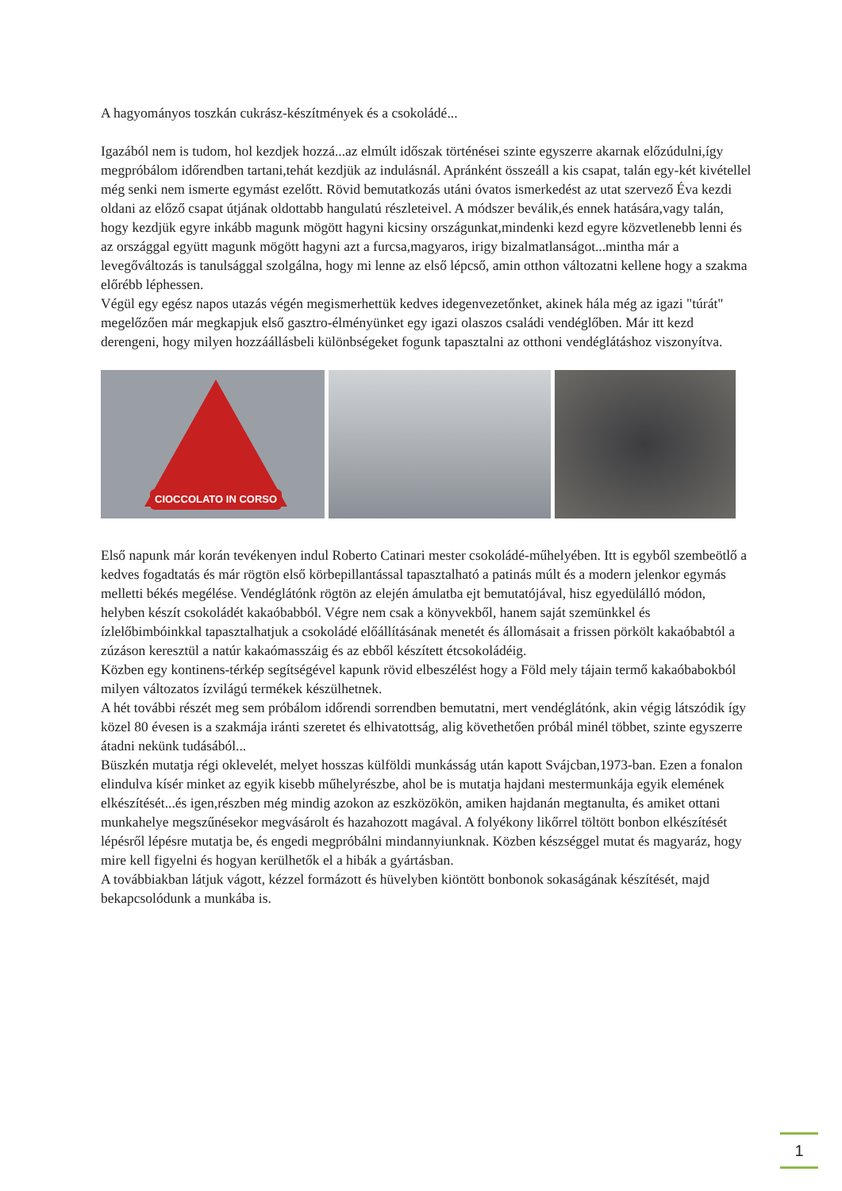A hagyományos toszkán cukrász-készítmények és a csokoládé...
Igazából nem is tudom, hol kezdjek hozzá...az elmúlt időszak történései szinte egyszerre akarnak előzúdulni,így megpróbálom időrendben tartani,tehát kezdjük az indulásnál. Apránként összeáll a kis csapat, talán egy-két kivétellel még senki nem ismerte egymást ezelőtt. Rövid bemutatkozás utáni óvatos ismerkedést az utat szervező Éva kezdi oldani az előző csapat útjának oldottabb hangulatú részleteivel. A módszer beválik,és ennek hatására,vagy talán, hogy kezdjük egyre inkább magunk mögött hagyni kicsiny országunkat,mindenki kezd egyre közvetlenebb lenni és az országgal együtt magunk mögött hagyni azt a furcsa,magyaros, irigy bizalmatlanságot...mintha már a levegőváltozás is tanulsággal szolgálna, hogy mi lenne az első lépcső, amin otthon változatni kellene hogy a szakma előrébb léphessen.
Végül egy egész napos utazás végén megismerhettük kedves idegenvezetőnket, akinek hála még az igazi "túrát" megelőzően már megkapjuk első gasztro-élményünket egy igazi olaszos családi vendéglőben. Már itt kezd derengeni, hogy milyen hozzáállásbeli különbségeket fogunk tapasztalni az otthoni vendéglátáshoz viszonyítva.
CIOCCOLATO IN CORSO
Első napunk már korán tevékenyen indul Roberto Catinari mester csokoládé-műhelyében. Itt is egyből szembeötlő a kedves fogadtatás és már rögtön első körbepillantással tapasztalható a patinás múlt és a modern jelenkor egymás melletti békés megélése. Vendéglátónk rögtön az elején ámulatba ejt bemutatójával, hisz egyedülálló módon, helyben készít csokoládét kakaóbabból. Végre nem csak a könyvekből, hanem saját szemünkkel és ízlelőbimbóinkkal tapasztalhatjuk a csokoládé előállításának menetét és állomásait a frissen pörkölt kakaóbabtól a zúzáson keresztül a natúr kakaómasszáig és az ebből készített étcsokoládéig.
Közben egy kontinens-térkép segítségével kapunk rövid elbeszélést hogy a Föld mely tájain termő kakaóbabokból milyen változatos ízvilágú termékek készülhetnek.
A hét további részét meg sem próbálom időrendi sorrendben bemutatni, mert vendéglátónk, akin végig látszódik így közel 80 évesen is a szakmája iránti szeretet és elhivatottság, alig követhetően próbál minél többet, szinte egyszerre átadni nekünk tudásából...
Büszkén mutatja régi oklevelét, melyet hosszas külföldi munkásság után kapott Svájcban,1973-ban. Ezen a fonalon elindulva kísér minket az egyik kisebb műhelyrészbe, ahol be is mutatja hajdani mestermunkája egyik elemének elkészítését...és igen,részben még mindig azokon az eszközökön, amiken hajdanán megtanulta, és amiket ottani munkahelye megszűnésekor megvásárolt és hazahozott magával. A folyékony likőrrel töltött bonbon elkészítését lépésről lépésre mutatja be, és engedi megpróbálni mindannyiunknak. Közben készséggel mutat és magyaráz, hogy mire kell figyelni és hogyan kerülhetők el a hibák a gyártásban.
A továbbiakban látjuk vágott, kézzel formázott és hüvelyben kiöntött bonbonok sokaságának készítését, majd bekapcsolódunk a munkába is.
1